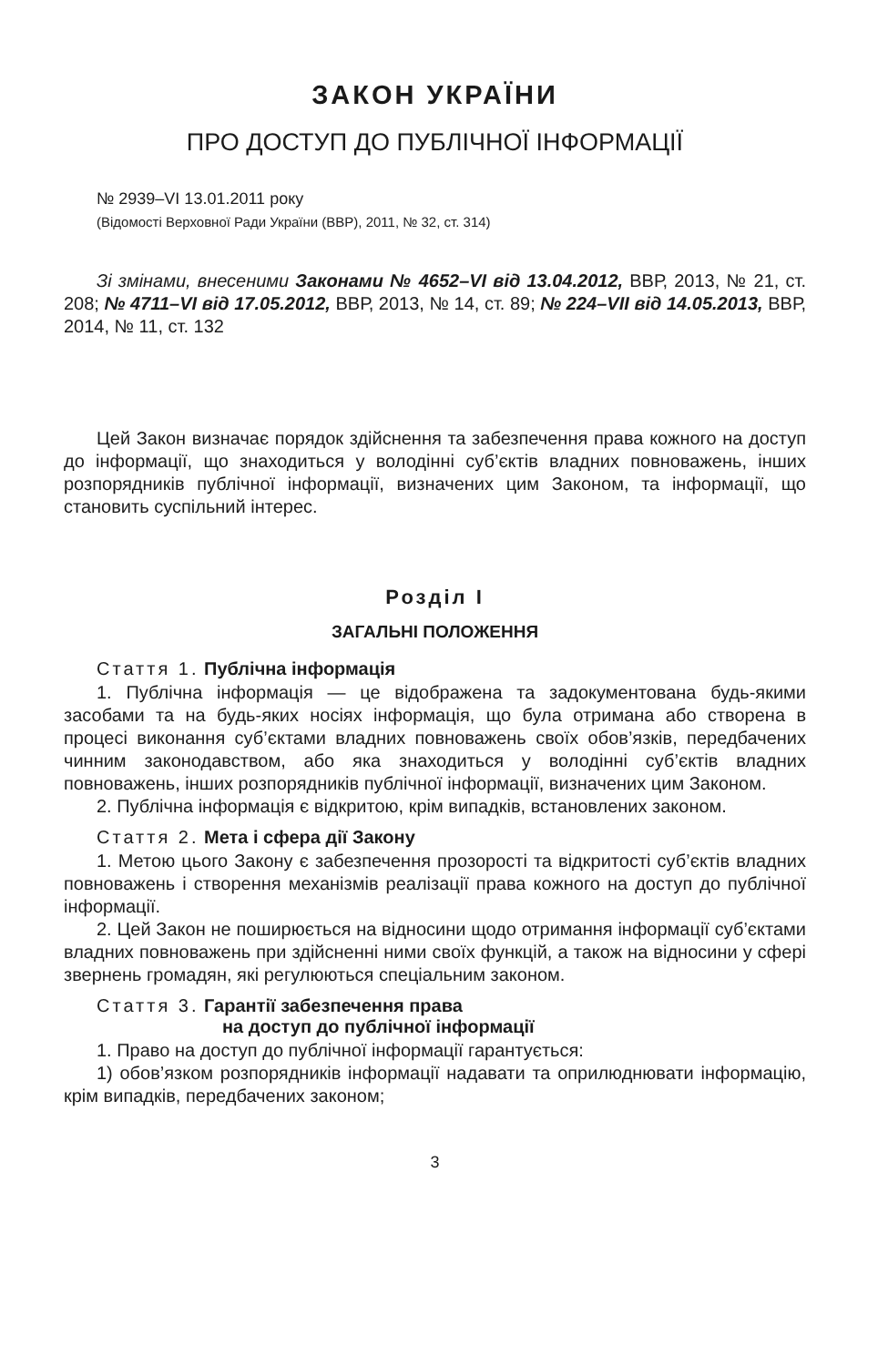ЗАКОН УКРАЇНИ
ПРО ДОСТУП ДО ПУБЛІЧНОЇ ІНФОРМАЦІЇ
№ 2939–VI 13.01.2011 року
(Відомості Верховної Ради України (ВВР), 2011, № 32, ст. 314)
Зі змінами, внесеними Законами № 4652–VI від 13.04.2012, ВВР, 2013, № 21, ст. 208; № 4711–VI від 17.05.2012, ВВР, 2013, № 14, ст. 89; № 224–VII від 14.05.2013, ВВР, 2014, № 11, ст. 132
Цей Закон визначає порядок здійснення та забезпечення права кожного на доступ до інформації, що знаходиться у володінні суб’єктів владних повноважень, інших розпорядників публічної інформації, визначених цим Законом, та інформації, що становить суспільний інтерес.
Розділ I
ЗАГАЛЬНІ ПОЛОЖЕННЯ
Стаття 1. Публічна інформація
1. Публічна інформація — це відображена та задокументована будь-якими засобами та на будь-яких носіях інформація, що була отримана або створена в процесі виконання суб’єктами владних повноважень своїх обов’язків, передбачених чинним законодавством, або яка знаходиться у володінні суб’єктів владних повноважень, інших розпорядників публічної інформації, визначених цим Законом.
2. Публічна інформація є відкритою, крім випадків, встановлених законом.
Стаття 2. Мета і сфера дії Закону
1. Метою цього Закону є забезпечення прозорості та відкритості суб’єктів владних повноважень і створення механізмів реалізації права кожного на доступ до публічної інформації.
2. Цей Закон не поширюється на відносини щодо отримання інформації суб’єктами владних повноважень при здійсненні ними своїх функцій, а також на відносини у сфері звернень громадян, які регулюються спеціальним законом.
Стаття 3. Гарантії забезпечення права
на доступ до публічної інформації
1. Право на доступ до публічної інформації гарантується:
1) обов’язком розпорядників інформації надавати та оприлюднювати інформацію, крім випадків, передбачених законом;
3